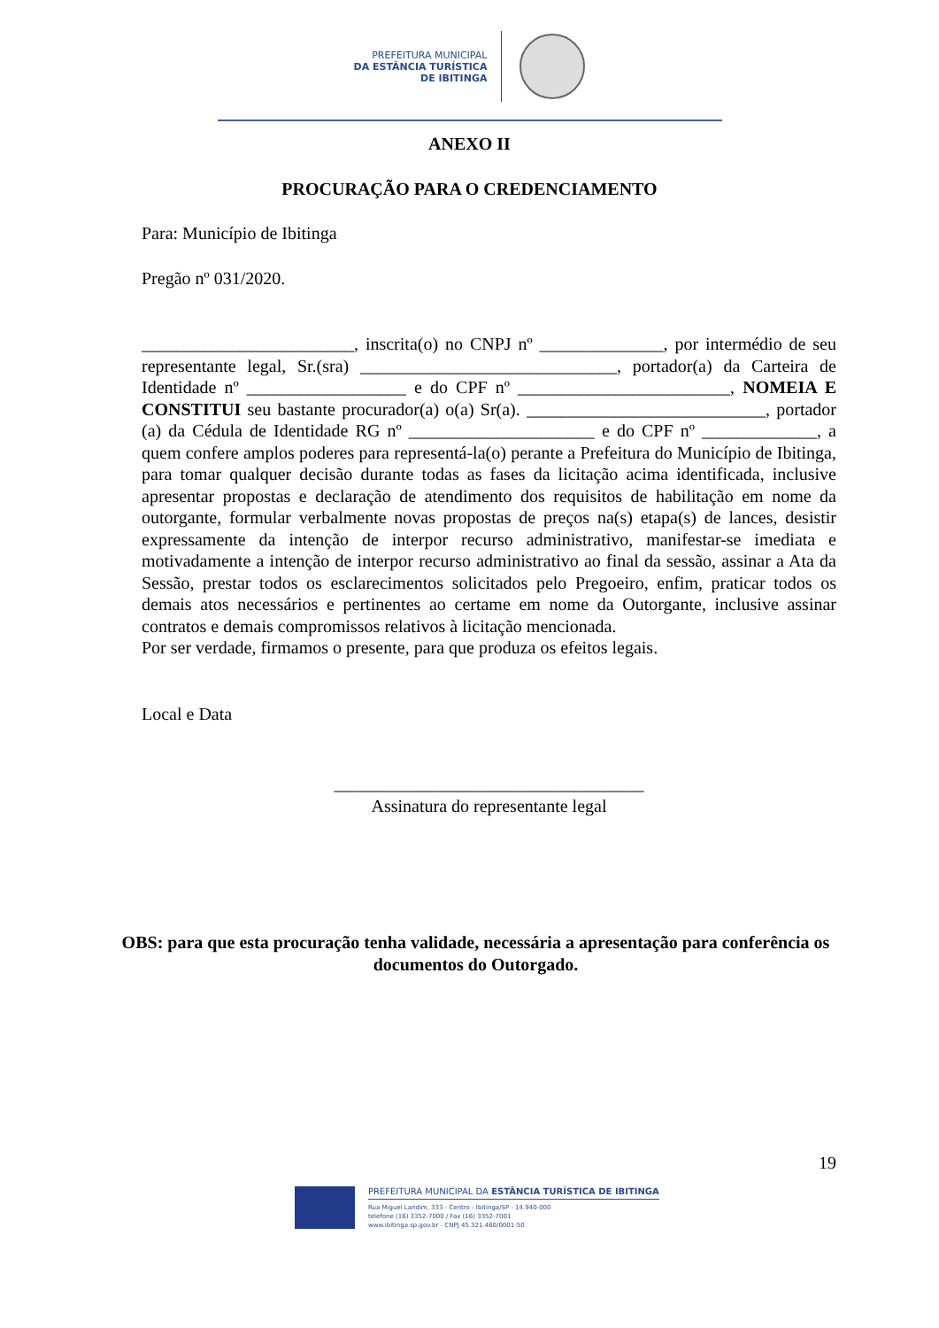PREFEITURA MUNICIPAL
DA ESTÂNCIA TURÍSTICA
DE IBITINGA
ANEXO II
PROCURAÇÃO PARA O CREDENCIAMENTO
Para: Município de Ibitinga
Pregão nº 031/2020.
________________________, inscrita(o) no CNPJ nº ______________, por intermédio de seu representante legal, Sr.(sra) _____________________________, portador(a) da Carteira de Identidade nº __________________ e do CPF nº ________________________, NOMEIA E CONSTITUI seu bastante procurador(a) o(a) Sr(a). ___________________________, portador (a) da Cédula de Identidade RG nº _____________________ e do CPF nº _____________, a quem confere amplos poderes para representá-la(o) perante a Prefeitura do Município de Ibitinga, para tomar qualquer decisão durante todas as fases da licitação acima identificada, inclusive apresentar propostas e declaração de atendimento dos requisitos de habilitação em nome da outorgante, formular verbalmente novas propostas de preços na(s) etapa(s) de lances, desistir expressamente da intenção de interpor recurso administrativo, manifestar-se imediata e motivadamente a intenção de interpor recurso administrativo ao final da sessão, assinar a Ata da Sessão, prestar todos os esclarecimentos solicitados pelo Pregoeiro, enfim, praticar todos os demais atos necessários e pertinentes ao certame em nome da Outorgante, inclusive assinar contratos e demais compromissos relativos à licitação mencionada.
Por ser verdade, firmamos o presente, para que produza os efeitos legais.
Local e Data
___________________________________
Assinatura do representante legal
OBS: para que esta procuração tenha validade, necessária a apresentação para conferência os documentos do Outorgado.
19
PREFEITURA MUNICIPAL DA ESTÂNCIA TURÍSTICA DE IBITINGA
Rua Miguel Landim, 333 - Centro - Ibitinga/SP - 14.940-000
telefone (16) 3352-7000 / Fax (16) 3352-7001
www.ibitinga.sp.gov.br - CNPJ 45.321.460/0001-50